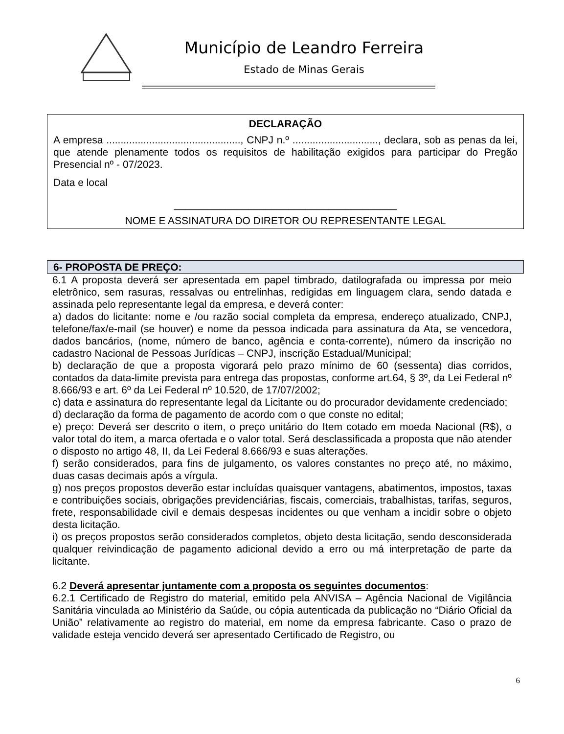Município de Leandro Ferreira
Estado de Minas Gerais
DECLARAÇÃO
A empresa ..............................................., CNPJ n.º .............................., declara, sob as penas da lei, que atende plenamente todos os requisitos de habilitação exigidos para participar do Pregão Presencial nº - 07/2023.
Data e local
_______________________________________
NOME E ASSINATURA DO DIRETOR OU REPRESENTANTE LEGAL
6- PROPOSTA DE PREÇO:
6.1 A proposta deverá ser apresentada em papel timbrado, datilografada ou impressa por meio eletrônico, sem rasuras, ressalvas ou entrelinhas, redigidas em linguagem clara, sendo datada e assinada pelo representante legal da empresa, e deverá conter:
a) dados do licitante: nome e /ou razão social completa da empresa, endereço atualizado, CNPJ, telefone/fax/e-mail (se houver) e nome da pessoa indicada para assinatura da Ata, se vencedora, dados bancários, (nome, número de banco, agência e conta-corrente), número da inscrição no cadastro Nacional de Pessoas Jurídicas – CNPJ, inscrição Estadual/Municipal;
b) declaração de que a proposta vigorará pelo prazo mínimo de 60 (sessenta) dias corridos, contados da data-limite prevista para entrega das propostas, conforme art.64, § 3º, da Lei Federal nº 8.666/93 e art. 6º da Lei Federal nº 10.520, de 17/07/2002;
c) data e assinatura do representante legal da Licitante ou do procurador devidamente credenciado;
d) declaração da forma de pagamento de acordo com o que conste no edital;
e) preço: Deverá ser descrito o item, o preço unitário do Item cotado em moeda Nacional (R$), o valor total do item, a marca ofertada e o valor total. Será desclassificada a proposta que não atender o disposto no artigo 48, II, da Lei Federal 8.666/93 e suas alterações.
f) serão considerados, para fins de julgamento, os valores constantes no preço até, no máximo, duas casas decimais após a vírgula.
g) nos preços propostos deverão estar incluídas quaisquer vantagens, abatimentos, impostos, taxas e contribuições sociais, obrigações previdenciárias, fiscais, comerciais, trabalhistas, tarifas, seguros, frete, responsabilidade civil e demais despesas incidentes ou que venham a incidir sobre o objeto desta licitação.
i) os preços propostos serão considerados completos, objeto desta licitação, sendo desconsiderada qualquer reivindicação de pagamento adicional devido a erro ou má interpretação de parte da licitante.
6.2 Deverá apresentar juntamente com a proposta os seguintes documentos:
6.2.1 Certificado de Registro do material, emitido pela ANVISA – Agência Nacional de Vigilância Sanitária vinculada ao Ministério da Saúde, ou cópia autenticada da publicação no “Diário Oficial da União” relativamente ao registro do material, em nome da empresa fabricante. Caso o prazo de validade esteja vencido deverá ser apresentado Certificado de Registro, ou
6